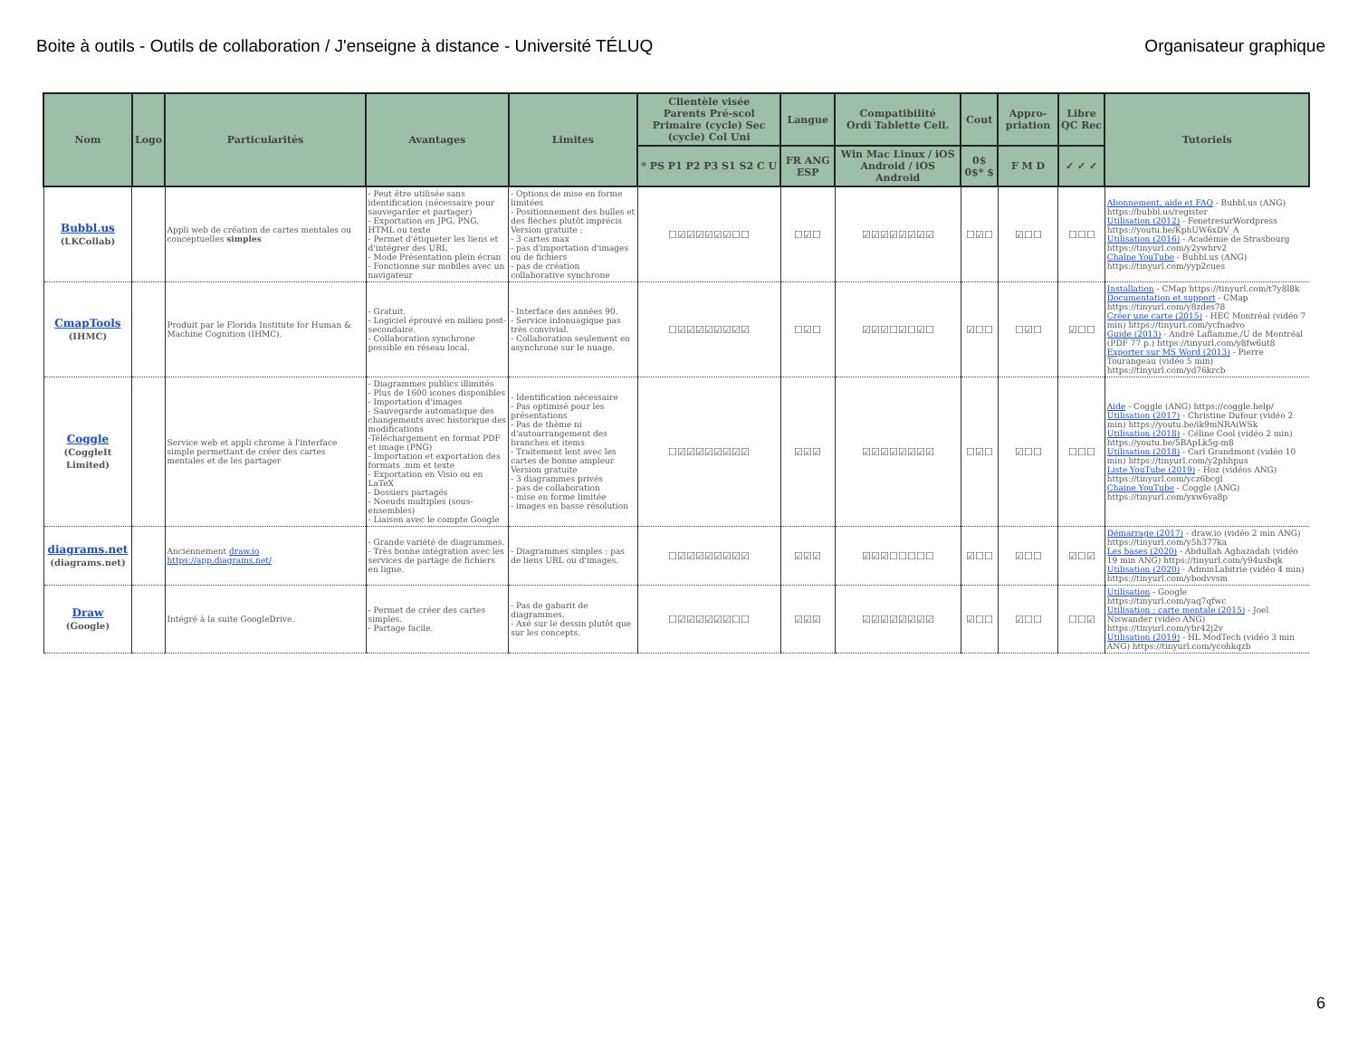Boite à outils - Outils de collaboration / J'enseigne à distance - Université TÉLUQ Organisateur graphique
| Nom | Logo | Particularités | Avantages | Limites | Clientèle visée Parents Pré-scol Primaire (cycle) Sec (cycle) Col Uni | Langue | Compatibilité Ordi Tablette Cell. | Cout | Appro-priation | Libre QC Rec | Tutoriels |
| --- | --- | --- | --- | --- | --- | --- | --- | --- | --- | --- | --- |
| | | | | | * PS P1 P2 P3 S1 S2 C U | FR ANG ESP | Win Mac Linux / iOS Android / iOS Android | 0$ 0$* $ | F M D | ✓ ✓ ✓ | |
| Bubbl.us (LKCollab) | | Appli web de création de cartes mentales ou conceptuelles simples | - Peut être utilisée sans identification (nécessaire pour sauvegarder et partager) - Exportation en JPG, PNG, HTML ou texte - Permet d'étiqueter les liens et d'intégrer des URL - Mode Présentation plein écran - Fonctionne sur mobiles avec un navigateur | - Options de mise en forme limitées - Positionnement des bulles et des flèches plutôt imprécis Version gratuite : - 3 cartes max - pas d'importation d'images ou de fichiers - pas de création collaborative synchrone | ☐☑☑☑☑☑☑☐☐ | ☐☑☐ | ☑☑☑☑☑☑☑☑ | ☐☑☐ | ☑☐☐ | ☐☐☐ | Abonnement, aide et FAQ - Bubbl.us (ANG) https://bubbl.us/register Utilisation (2012) - FenetresurWordpress https://youtu.be/KphUW6xDV_A Utilisation (2016) - Académie de Strasbourg https://tinyurl.com/y2ywhrv2 Chaîne YouTube - Bubbl.us (ANG) https://tinyurl.com/yyp2cues |
| CmapTools (IHMC) | | Produit par le Florida Institute for Human & Machine Cognition (IHMC). | - Gratuit. - Logiciel éprouvé en milieu post-secondaire. - Collaboration synchrone possible en réseau local. | - Interface des années 90. - Service infonuagique pas très convivial. - Collaboration seulement en asynchrone sur le nuage. | ☐☑☑☑☑☑☑☑☑ | ☐☑☐ | ☑☑☑☐☑☐☑☐ | ☑☐☐ | ☐☑☐ | ☑☐☐ | Installation - CMap https://tinyurl.com/t7y8l8k Documentation et support - CMap https://tinyurl.com/y8zdes78 Créer une carte (2015) - HEC Montréal (vidéo 7 min) https://tinyurl.com/ycfnadvo Guide (2013) - André Laflamme,/U de Montréal (PDF 77 p.) https://tinyurl.com/y8fw6ut8 Exporter sur MS Word (2013) - Pierre Tourangeau (vidéo 5 min) https://tinyurl.com/yd76krcb |
| Coggle (CoggleIt Limited) | | Service web et appli chrome à l'interface simple permettant de créer des cartes mentales et de les partager | - Diagrammes publics illimités - Plus de 1600 icones disponibles - Importation d'images - Sauvegarde automatique des changements avec historique des modifications -Téléchargement en format PDF et image (PNG) - Importation et exportation des formats .mm et texte - Exportation en Visio ou en LaTeX - Dossiers partagés - Noeuds multiples (sous-ensembles) - Liaison avec le compte Google | - Identification nécessaire - Pas optimisé pour les présentations - Pas de thème ni d'autoarrangement des branches et items - Traitement lent avec les cartes de bonne ampleur Version gratuite - 3 diagrammes privés - pas de collaboration - mise en forme limitée - images en basse résolution | ☐☑☑☑☑☑☑☑☑ | ☑☑☑ | ☑☑☑☑☑☑☑☑ | ☐☑☐ | ☑☐☐ | ☐☐☐ | Aide - Coggle (ANG) https://coggle.help/ Utilisation (2017) - Christine Dufour (vidéo 2 min) https://youtu.be/ik9mNRAiWSk Utilisation (2018) - Céline Cool (vidéo 2 min) https://youtu.be/5BApLk5g-m8 Utilisation (2018) - Carl Grandmont (vidéo 10 min) https://tinyurl.com/y2phhpus Liste YouTube (2019) - Hoz (vidéos ANG) https://tinyurl.com/ycz6bcgl Chaine YouTube - Coggle (ANG) https://tinyurl.com/yxw6va8p |
| diagrams.net (diagrams.net) | | Anciennement draw.io https://app.diagrams.net/ | - Grande variété de diagrammes. - Très bonne intégration avec les services de partage de fichiers en ligne. | - Diagrammes simples : pas de liens URL ou d'images. | ☐☑☑☑☑☑☑☑☑ | ☑☑☑ | ☑☑☑☐☐☐☐☐ | ☑☐☐ | ☑☐☐ | ☑☐☑ | Démarrage (2017) - draw.io (vidéo 2 min ANG) https://tinyurl.com/y5h377ka Les bases (2020) - Abdullah Aghazadah (vidéo 19 min ANG) https://tinyurl.com/y94usbqk Utilisation (2020) - AdminLabitrie (vidéo 4 min) https://tinyurl.com/ybodvvsm |
| Draw (Google) | | Intégré à la suite GoogleDrive. | - Permet de créer des cartes simples. - Partage facile. | - Pas de gabarit de diagrammes. - Axé sur le dessin plutôt que sur les concepts. | ☐☑☑☑☑☑☑☐☐ | ☑☑☑ | ☑☑☑☑☑☑☑☑ | ☑☐☐ | ☑☐☐ | ☐☐☑ | Utilisation - Google https://tinyurl.com/yaq7qfwc Utilisation : carte mentale (2015) - Joel Niswander (vidéo ANG) https://tinyurl.com/ybr42j2v Utilisation (2019) - HL ModTech (vidéo 3 min ANG) https://tinyurl.com/ycohkqzb |
6